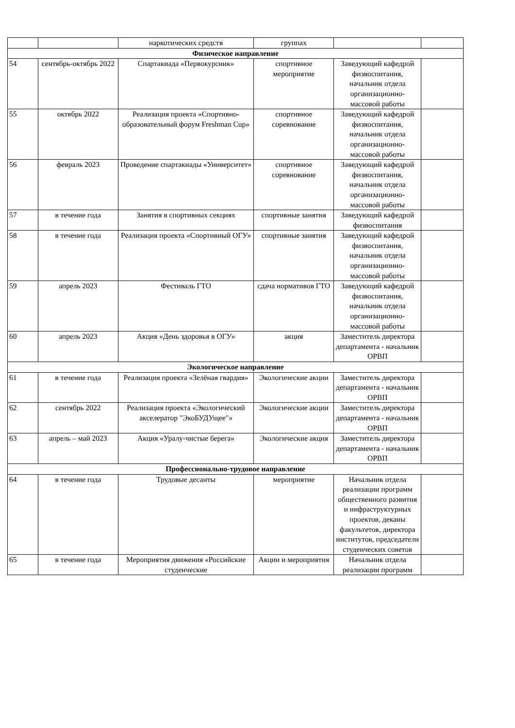| | | наркотических средств | группах | | |
| Физическое направление | | | | | |
| 54 | сентябрь-октябрь 2022 | Спартакиада «Первокурсник» | спортивное мероприятие | Заведующий кафедрой физвоспитания, начальник отдела организационно-массовой работы | |
| 55 | октябрь 2022 | Реализация проекта «Спортивно-образовательный форум Freshman Cup» | спортивное соревнование | Заведующий кафедрой физвоспитания, начальник отдела организационно-массовой работы | |
| 56 | февраль 2023 | Проведение спартакиады «Университет» | спортивное соревнование | Заведующий кафедрой физвоспитания, начальник отдела организационно-массовой работы | |
| 57 | в течение года | Занятия в спортивных секциях | спортивные занятия | Заведующий кафедрой физвоспитания | |
| 58 | в течение года | Реализация проекта «Спортивный ОГУ» | спортивные занятия | Заведующий кафедрой физвоспитания, начальник отдела организационно-массовой работы | |
| 59 | апрель 2023 | Фестиваль ГТО | сдача нормативов ГТО | Заведующий кафедрой физвоспитания, начальник отдела организационно-массовой работы | |
| 60 | апрель 2023 | Акция «День здоровья в ОГУ» | акция | Заместитель директора департамента - начальник ОРВП | |
| Экологическое направление | | | | | |
| 61 | в течение года | Реализация проекта «Зелёная гвардия» | Экологические акции | Заместитель директора департамента - начальник ОРВП | |
| 62 | сентябрь 2022 | Реализация проекта «Экологический акселератор "ЭкоБУДУщее"» | Экологические акции | Заместитель директора департамента - начальник ОРВП | |
| 63 | апрель – май 2023 | Акция «Уралу-чистые берега» | Экологические акция | Заместитель директора департамента - начальник ОРВП | |
| Профессионально-трудовое направление | | | | | |
| 64 | в течение года | Трудовые десанты | мероприятие | Начальник отдела реализации программ общественного развития и инфраструктурных проектов, деканы факультетов, директора институтов, председатели студенческих советов | |
| 65 | в течение года | Мероприятия движения «Российские студенческие | Акции и мероприятия | Начальник отдела реализации программ | |